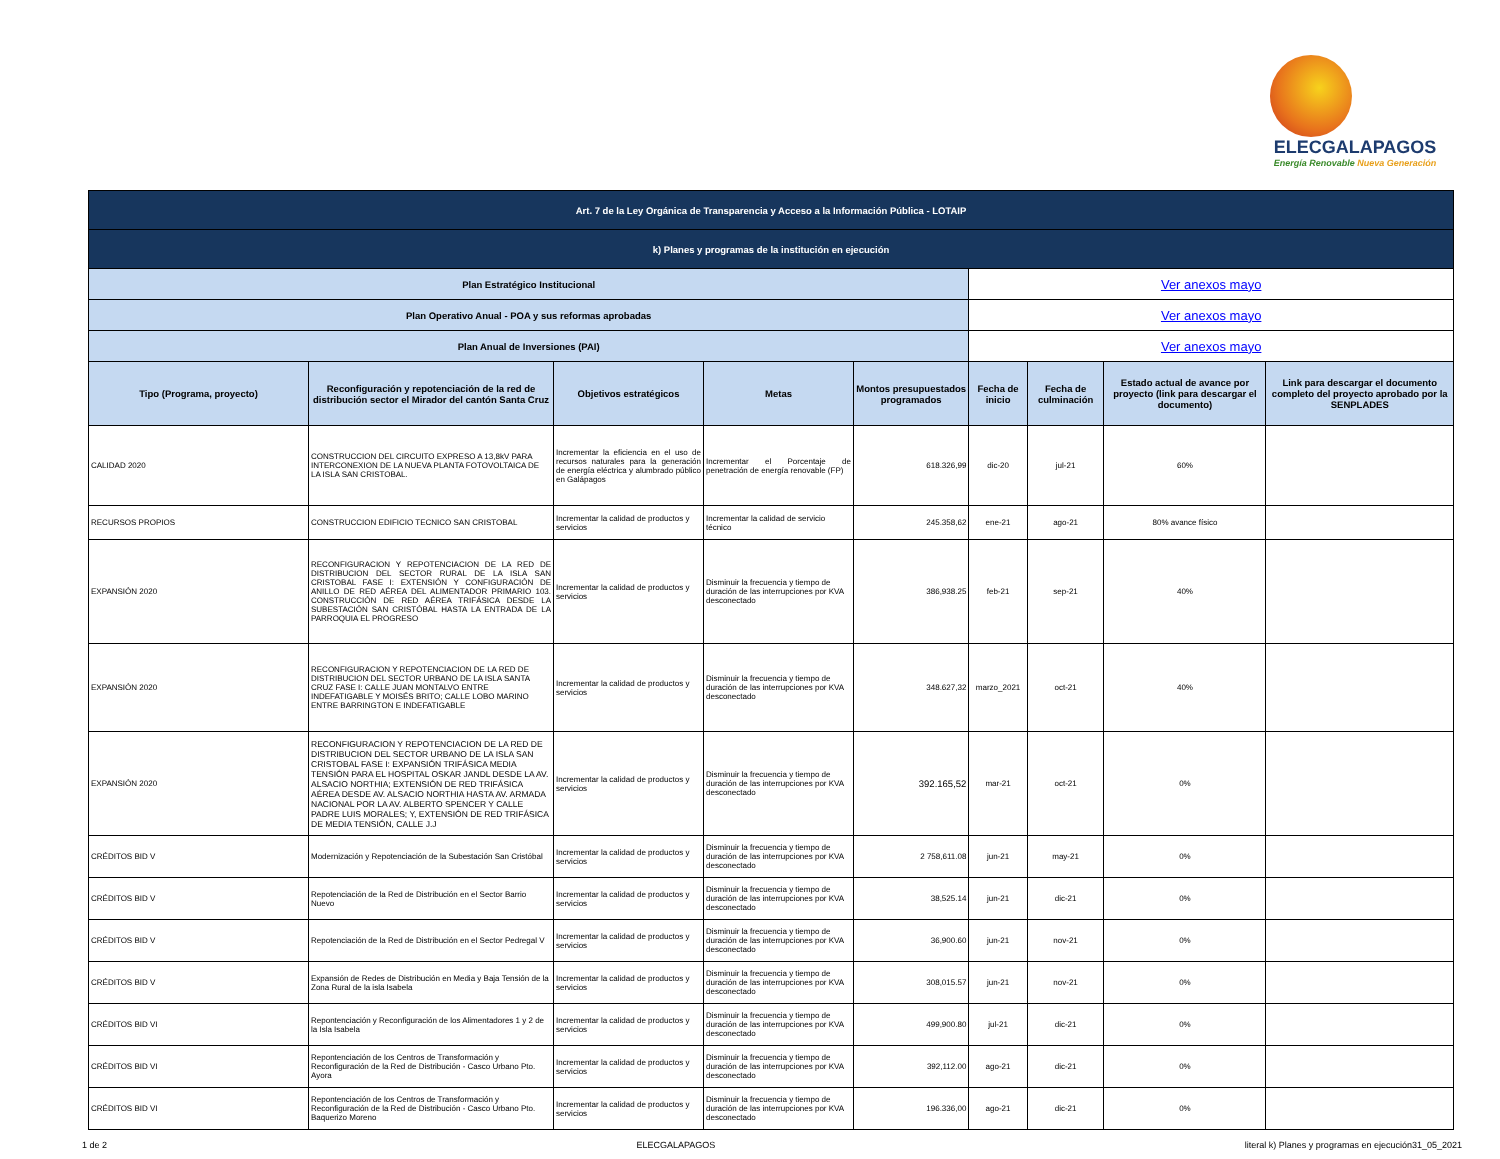ELECGALAPAGOS
Energía Renovable Nueva Generación
| Art. 7 de la Ley Orgánica de Transparencia y Acceso a la Información Pública - LOTAIP | | | | | | | | |
| k) Planes y programas de la institución en ejecución | | | | | | | | |
| Plan Estratégico Institucional | | | | | Ver anexos mayo | | | |
| Plan Operativo Anual - POA y sus reformas aprobadas | | | | | Ver anexos mayo | | | |
| Plan Anual de Inversiones (PAI) | | | | | Ver anexos mayo | | | |
| Tipo (Programa, proyecto) | Reconfiguración y repotenciación de la red de distribución sector el Mirador del cantón Santa Cruz | Objetivos estratégicos | Metas | Montos presupuestados programados | Fecha de inicio | Fecha de culminación | Estado actual de avance por proyecto (link para descargar el documento) | Link para descargar el documento completo del proyecto aprobado por la SENPLADES |
| CALIDAD 2020 | CONSTRUCCION DEL CIRCUITO EXPRESO A 13,8kV PARA INTERCONEXION DE LA NUEVA PLANTA FOTOVOLTAICA DE LA ISLA SAN CRISTOBAL. | Incrementar la eficiencia en el uso de recursos naturales para la generación de energía eléctrica y alumbrado público en Galápagos | Incrementar el Porcentaje de penetración de energía renovable (FP) | 618.326,99 | dic-20 | jul-21 | 60% | |
| RECURSOS PROPIOS | CONSTRUCCION EDIFICIO TECNICO SAN CRISTOBAL | Incrementar la calidad de productos y servicios | Incrementar la calidad de servicio técnico | 245.358,62 | ene-21 | ago-21 | 80% avance físico | |
| EXPANSIÓN 2020 | RECONFIGURACION Y REPOTENCIACION DE LA RED DE DISTRIBUCION DEL SECTOR RURAL DE LA ISLA SAN CRISTOBAL FASE I: EXTENSIÓN Y CONFIGURACIÓN DE ANILLO DE RED AÉREA DEL ALIMENTADOR PRIMARIO 103. CONSTRUCCIÓN DE RED AÉREA TRIFÁSICA DESDE LA SUBESTACIÓN SAN CRISTÓBAL HASTA LA ENTRADA DE LA PARROQUIA EL PROGRESO | Incrementar la calidad de productos y servicios | Disminuir la frecuencia y tiempo de duración de las interrupciones por KVA desconectado | 386,938.25 | feb-21 | sep-21 | 40% | |
| EXPANSIÓN 2020 | RECONFIGURACION Y REPOTENCIACION DE LA RED DE DISTRIBUCION DEL SECTOR URBANO DE LA ISLA SANTA CRUZ FASE I: CALLE JUAN MONTALVO ENTRE INDEFATIGABLE Y MOISÉS BRITO; CALLE LOBO MARINO ENTRE BARRINGTON E INDEFATIGABLE | Incrementar la calidad de productos y servicios | Disminuir la frecuencia y tiempo de duración de las interrupciones por KVA desconectado | 348.627,32 | marzo_2021 | oct-21 | 40% | |
| EXPANSIÓN 2020 | RECONFIGURACION Y REPOTENCIACION DE LA RED DE DISTRIBUCION DEL SECTOR URBANO DE LA ISLA SAN CRISTOBAL FASE I: EXPANSIÓN TRIFÁSICA MEDIA TENSIÓN PARA EL HOSPITAL OSKAR JANDL DESDE LA AV. ALSACIO NORTHIA; EXTENSIÓN DE RED TRIFÁSICA AÉREA DESDE AV. ALSACIO NORTHIA HASTA AV. ARMADA NACIONAL POR LA AV. ALBERTO SPENCER Y CALLE PADRE LUIS MORALES; Y, EXTENSIÓN DE RED TRIFÁSICA DE MEDIA TENSIÓN, CALLE J.J | Incrementar la calidad de productos y servicios | Disminuir la frecuencia y tiempo de duración de las interrupciones por KVA desconectado | 392.165,52 | mar-21 | oct-21 | 0% | |
| CRÉDITOS BID V | Modernización y Repotenciación de la Subestación San Cristóbal | Incrementar la calidad de productos y servicios | Disminuir la frecuencia y tiempo de duración de las interrupciones por KVA desconectado | 2 758,611.08 | jun-21 | may-21 | 0% | |
| CRÉDITOS BID V | Repotenciación de la Red de Distribución en el Sector Barrio Nuevo | Incrementar la calidad de productos y servicios | Disminuir la frecuencia y tiempo de duración de las interrupciones por KVA desconectado | 38,525.14 | jun-21 | dic-21 | 0% | |
| CRÉDITOS BID V | Repotenciación de la Red de Distribución en el Sector Pedregal V | Incrementar la calidad de productos y servicios | Disminuir la frecuencia y tiempo de duración de las interrupciones por KVA desconectado | 36,900.60 | jun-21 | nov-21 | 0% | |
| CRÉDITOS BID V | Expansión de Redes de Distribución en Media y Baja Tensión de la Zona Rural de la isla Isabela | Incrementar la calidad de productos y servicios | Disminuir la frecuencia y tiempo de duración de las interrupciones por KVA desconectado | 308,015.57 | jun-21 | nov-21 | 0% | |
| CRÉDITOS BID VI | Repontenciación y Reconfiguración de los Alimentadores 1 y 2 de la Isla Isabela | Incrementar la calidad de productos y servicios | Disminuir la frecuencia y tiempo de duración de las interrupciones por KVA desconectado | 499,900.80 | jul-21 | dic-21 | 0% | |
| CRÉDITOS BID VI | Repontenciación de los Centros de Transformación y Reconfiguración de la Red de Distribución - Casco Urbano Pto. Ayora | Incrementar la calidad de productos y servicios | Disminuir la frecuencia y tiempo de duración de las interrupciones por KVA desconectado | 392,112.00 | ago-21 | dic-21 | 0% | |
| CRÉDITOS BID VI | Repontenciación de los Centros de Transformación y Reconfiguración de la Red de Distribución - Casco Urbano Pto. Baquerizo Moreno | Incrementar la calidad de productos y servicios | Disminuir la frecuencia y tiempo de duración de las interrupciones por KVA desconectado | 196.336,00 | ago-21 | dic-21 | 0% | |
1 de 2 ELECGALAPAGOS literal k) Planes y programas en ejecución31_05_2021